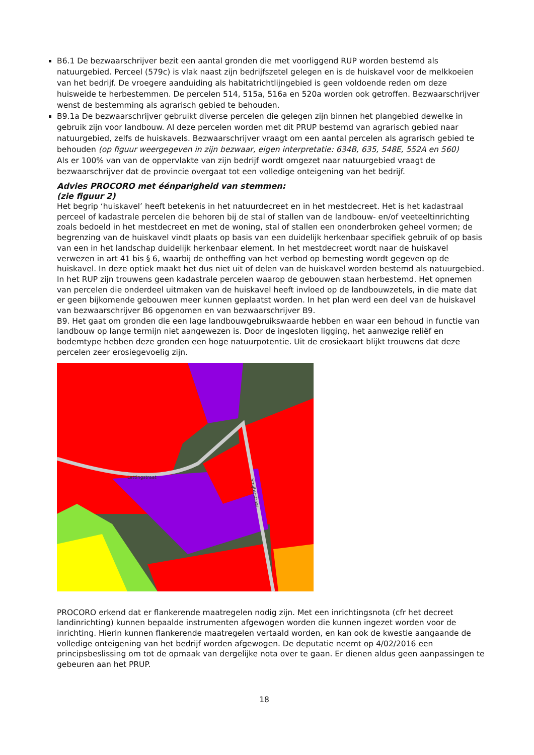B6.1 De bezwaarschrijver bezit een aantal gronden die met voorliggend RUP worden bestemd als natuurgebied. Perceel (579c) is vlak naast zijn bedrijfszetel gelegen en is de huiskavel voor de melkkoeien van het bedrijf. De vroegere aanduiding als habitatrichtlijngebied is geen voldoende reden om deze huisweide te herbestemmen. De percelen 514, 515a, 516a en 520a worden ook getroffen. Bezwaarschrijver wenst de bestemming als agrarisch gebied te behouden.
B9.1a De bezwaarschrijver gebruikt diverse percelen die gelegen zijn binnen het plangebied dewelke in gebruik zijn voor landbouw. Al deze percelen worden met dit PRUP bestemd van agrarisch gebied naar natuurgebied, zelfs de huiskavels. Bezwaarschrijver vraagt om een aantal percelen als agrarisch gebied te behouden (op figuur weergegeven in zijn bezwaar, eigen interpretatie: 634B, 635, 548E, 552A en 560)
Als er 100% van van de oppervlakte van zijn bedrijf wordt omgezet naar natuurgebied vraagt de bezwaarschrijver dat de provincie overgaat tot een volledige onteigening van het bedrijf.
Advies PROCORO met éénparigheid van stemmen:
(zie figuur 2)
Het begrip ‘huiskavel’ heeft betekenis in het natuurdecreet en in het mestdecreet. Het is het kadastraal perceel of kadastrale percelen die behoren bij de stal of stallen van de landbouw- en/of veeteeltinrichting zoals bedoeld in het mestdecreet en met de woning, stal of stallen een ononderbroken geheel vormen; de begrenzing van de huiskavel vindt plaats op basis van een duidelijk herkenbaar specifiek gebruik of op basis van een in het landschap duidelijk herkenbaar element. In het mestdecreet wordt naar de huiskavel verwezen in art 41 bis § 6, waarbij de ontheffing van het verbod op bemesting wordt gegeven op de huiskavel. In deze optiek maakt het dus niet uit of delen van de huiskavel worden bestemd als natuurgebied. In het RUP zijn trouwens geen kadastrale percelen waarop de gebouwen staan herbestemd. Het opnemen van percelen die onderdeel uitmaken van de huiskavel heeft invloed op de landbouwzetels, in die mate dat er geen bijkomende gebouwen meer kunnen geplaatst worden. In het plan werd een deel van de huiskavel van bezwaarschrijver B6 opgenomen en van bezwaarschrijver B9.
B9. Het gaat om gronden die een lage landbouwgebruikswaarde hebben en waar een behoud in functie van landbouw op lange termijn niet aangewezen is. Door de ingesloten ligging, het aanwezige reliëf en bodemtype hebben deze gronden een hoge natuurpotentie. Uit de erosiekaart blijkt trouwens dat deze percelen zeer erosiegevoelig zijn.
Lettingstraat
Smijterstraat
PROCORO erkend dat er flankerende maatregelen nodig zijn. Met een inrichtingsnota (cfr het decreet landinrichting) kunnen bepaalde instrumenten afgewogen worden die kunnen ingezet worden voor de inrichting. Hierin kunnen flankerende maatregelen vertaald worden, en kan ook de kwestie aangaande de volledige onteigening van het bedrijf worden afgewogen. De deputatie neemt op 4/02/2016 een principsbeslissing om tot de opmaak van dergelijke nota over te gaan. Er dienen aldus geen aanpassingen te gebeuren aan het PRUP.
18